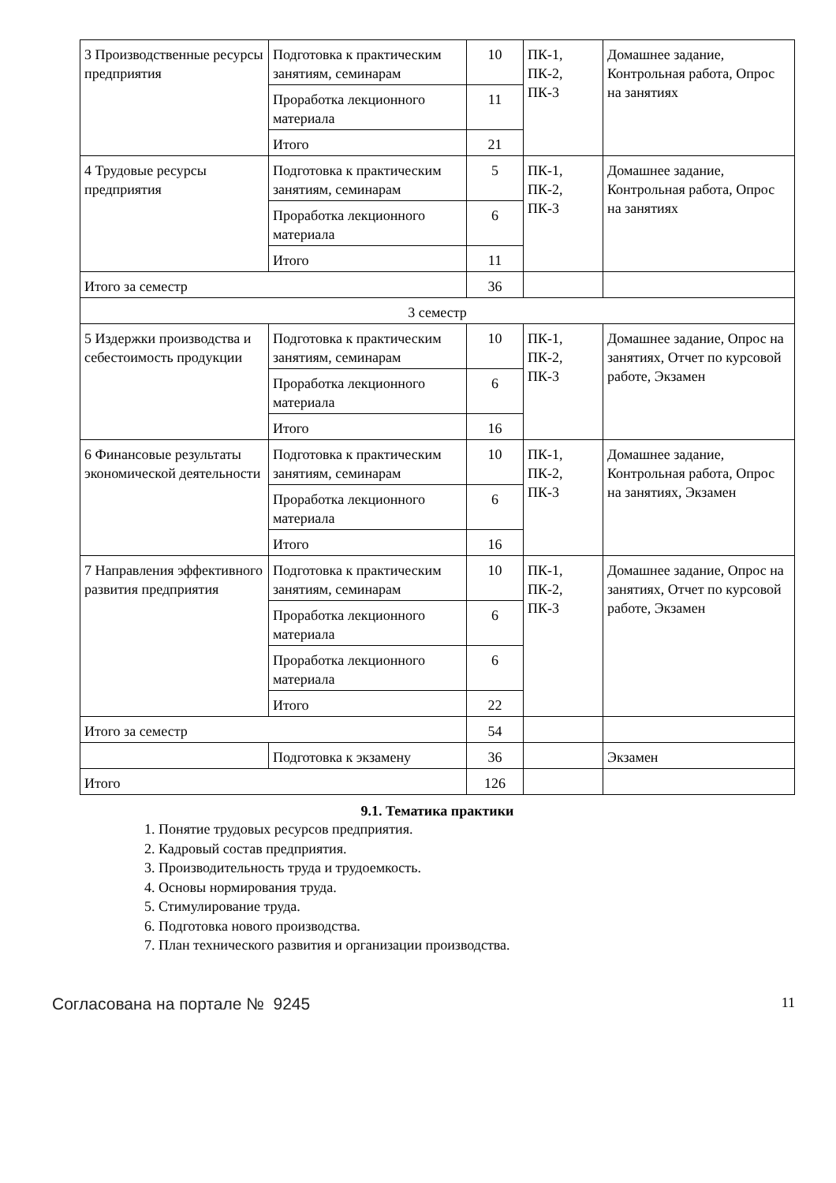| 3 Производственные ресурсы предприятия | Подготовка к практическим занятиям, семинарам | 10 | ПК-1, ПК-2, ПК-3 | Домашнее задание, Контрольная работа, Опрос на занятиях |
| | Проработка лекционного материала | 11 | | |
| | Итого | 21 | | |
| 4 Трудовые ресурсы предприятия | Подготовка к практическим занятиям, семинарам | 5 | ПК-1, ПК-2, ПК-3 | Домашнее задание, Контрольная работа, Опрос на занятиях |
| | Проработка лекционного материала | 6 | | |
| | Итого | 11 | | |
| Итого за семестр | | 36 | | |
| 3 семестр | | | | |
| 5 Издержки производства и себестоимость продукции | Подготовка к практическим занятиям, семинарам | 10 | ПК-1, ПК-2, ПК-3 | Домашнее задание, Опрос на занятиях, Отчет по курсовой работе, Экзамен |
| | Проработка лекционного материала | 6 | | |
| | Итого | 16 | | |
| 6 Финансовые результаты экономической деятельности | Подготовка к практическим занятиям, семинарам | 10 | ПК-1, ПК-2, ПК-3 | Домашнее задание, Контрольная работа, Опрос на занятиях, Экзамен |
| | Проработка лекционного материала | 6 | | |
| | Итого | 16 | | |
| 7 Направления эффективного развития предприятия | Подготовка к практическим занятиям, семинарам | 10 | ПК-1, ПК-2, ПК-3 | Домашнее задание, Опрос на занятиях, Отчет по курсовой работе, Экзамен |
| | Проработка лекционного материала | 6 | | |
| | Проработка лекционного материала | 6 | | |
| | Итого | 22 | | |
| Итого за семестр | | 54 | | |
| | Подготовка к экзамену | 36 | | Экзамен |
| Итого | | 126 | | |
9.1. Тематика практики
1. Понятие трудовых ресурсов предприятия.
2. Кадровый состав предприятия.
3. Производительность труда и трудоемкость.
4. Основы нормирования труда.
5. Стимулирование труда.
6. Подготовка нового производства.
7. План технического развития и организации производства.
Согласована на портале № 9245
11